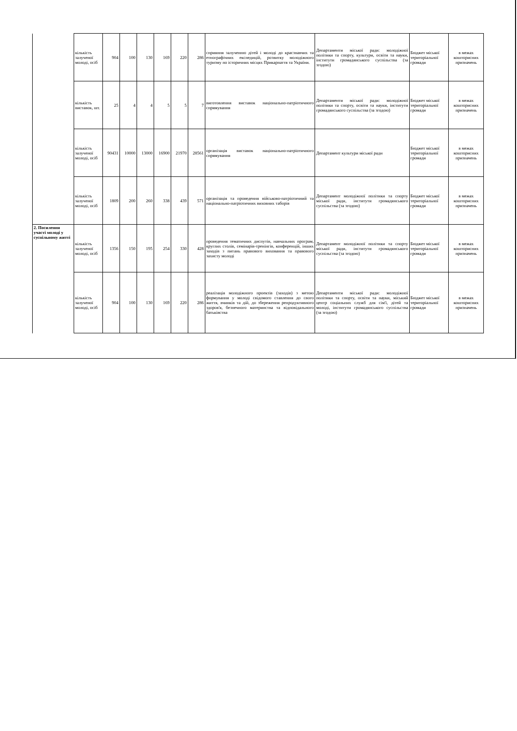| | кількість залученої молоді, осіб | 904 | 100 | 130 | 169 | 220 | 286 | сприяння залученню дітей і молоді до краєзнавчих та етнографічних експедицій, розвитку молодіжного туризму по історичних місцях Прикарпаття та України. | Департаменти міської ради: молодіжної політики та спорту, культури, освіти та науки, інститути громадянського суспільства (за згодою) | Бюджет міської територіальної громади | в межах кошторисних призначень |
| | кількість виставок, шт. | 25 | 4 | 4 | 5 | 5 | 7 | виготовлення виставок національно-патріотичного спрямування | Департаменти міської ради: молодіжної політики та спорту, освіти та науки, інститути громадянського суспільства (за згодою) | Бюджет міської територіальної громади | в межах кошторисних призначень |
| | кількість залученої молоді, осіб | 90431 | 10000 | 13000 | 16900 | 21970 | 28561 | організація виставок національно-патріотичного спрямування | Департамент культури міської ради | Бюджет міської територіальної громади | в межах кошторисних призначень |
| | кількість залученої молоді, осіб | 1809 | 200 | 260 | 338 | 439 | 571 | організація та проведення військово-патріотичний та національно-патріотичних виховних таборів | Департамент молодіжної політики та спорту міської ради, інститути громадянського суспільства (за згодою) | Бюджет міської територіальної громади | в межах кошторисних призначень |
| 2. Посилення участі молоді у суспільному житті | кількість залученої молоді, осіб | 1356 | 150 | 195 | 254 | 330 | 428 | проведення тематичних диспутів, навчальних програм, круглих столів, семінарів-тренінгів, конференцій, інших заходів з питань правового виховання та правового захисту молоді | Департамент молодіжної політики та спорту міської ради, інститути громадянського суспільства (за згодою) | Бюджет міської територіальної громади | в межах кошторисних призначень |
| | кількість залученої молоді, осіб | 904 | 100 | 130 | 169 | 220 | 286 | реалізація молодіжного проектів (заходів) з метою формування у молоді свідомого ставлення до свого життя, вчинків та дій, до збереження репродуктивного здоров'я, безпечного материнства та відповідального батьківства | Департаменти міської ради: молодіжної політики та спорту, освіти та науки, міський центр соціальних служб для сім'ї, дітей та молоді, інститути громадянського суспільства (за згодою) | Бюджет міської територіальної громади | в межах кошторисних призначень |